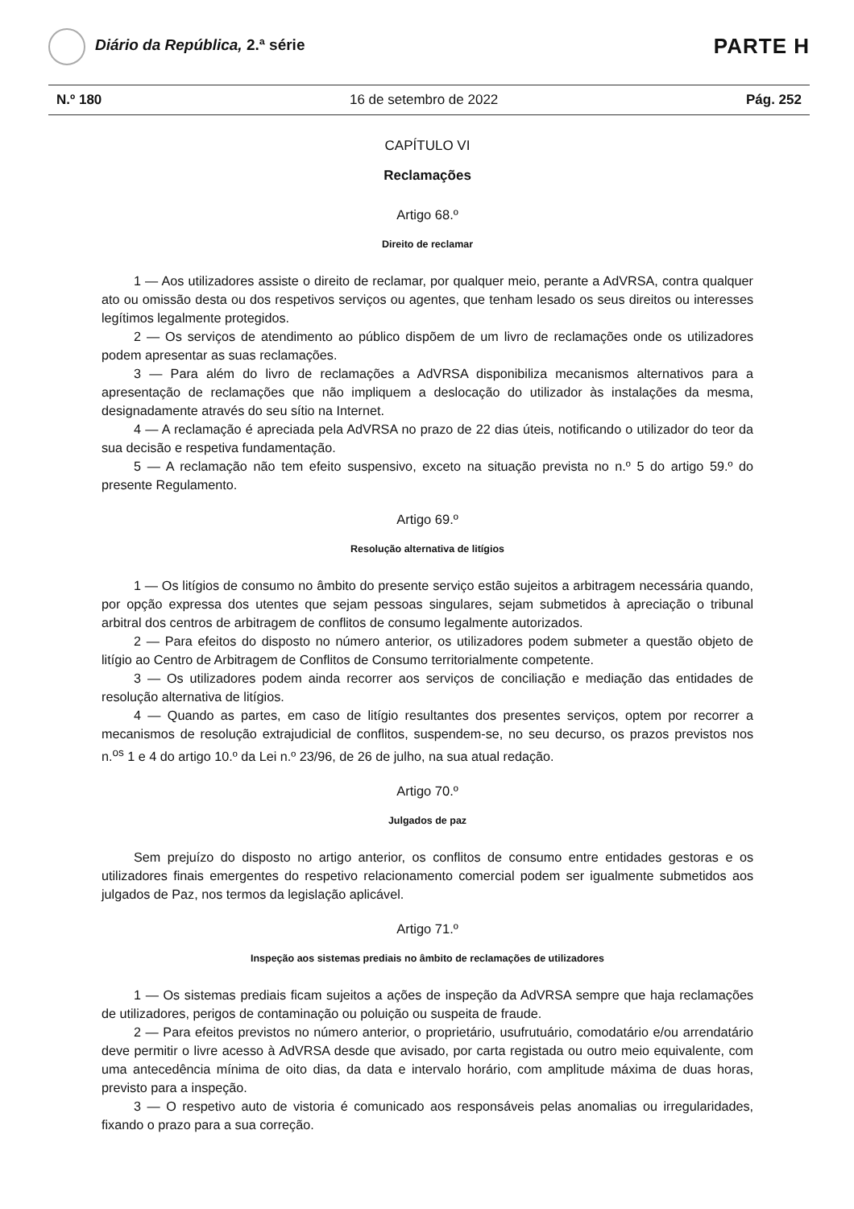Diário da República, 2.ª série
PARTE H
N.º 180 16 de setembro de 2022 Pág. 252
CAPÍTULO VI
Reclamações
Artigo 68.º
Direito de reclamar
1 — Aos utilizadores assiste o direito de reclamar, por qualquer meio, perante a AdVRSA, contra qualquer ato ou omissão desta ou dos respetivos serviços ou agentes, que tenham lesado os seus direitos ou interesses legítimos legalmente protegidos.
2 — Os serviços de atendimento ao público dispõem de um livro de reclamações onde os utilizadores podem apresentar as suas reclamações.
3 — Para além do livro de reclamações a AdVRSA disponibiliza mecanismos alternativos para a apresentação de reclamações que não impliquem a deslocação do utilizador às instalações da mesma, designadamente através do seu sítio na Internet.
4 — A reclamação é apreciada pela AdVRSA no prazo de 22 dias úteis, notificando o utilizador do teor da sua decisão e respetiva fundamentação.
5 — A reclamação não tem efeito suspensivo, exceto na situação prevista no n.º 5 do artigo 59.º do presente Regulamento.
Artigo 69.º
Resolução alternativa de litígios
1 — Os litígios de consumo no âmbito do presente serviço estão sujeitos a arbitragem necessária quando, por opção expressa dos utentes que sejam pessoas singulares, sejam submetidos à apreciação o tribunal arbitral dos centros de arbitragem de conflitos de consumo legalmente autorizados.
2 — Para efeitos do disposto no número anterior, os utilizadores podem submeter a questão objeto de litígio ao Centro de Arbitragem de Conflitos de Consumo territorialmente competente.
3 — Os utilizadores podem ainda recorrer aos serviços de conciliação e mediação das entidades de resolução alternativa de litígios.
4 — Quando as partes, em caso de litígio resultantes dos presentes serviços, optem por recorrer a mecanismos de resolução extrajudicial de conflitos, suspendem-se, no seu decurso, os prazos previstos nos n.<sup>os</sup> 1 e 4 do artigo 10.º da Lei n.º 23/96, de 26 de julho, na sua atual redação.
Artigo 70.º
Julgados de paz
Sem prejuízo do disposto no artigo anterior, os conflitos de consumo entre entidades gestoras e os utilizadores finais emergentes do respetivo relacionamento comercial podem ser igualmente submetidos aos julgados de Paz, nos termos da legislação aplicável.
Artigo 71.º
Inspeção aos sistemas prediais no âmbito de reclamações de utilizadores
1 — Os sistemas prediais ficam sujeitos a ações de inspeção da AdVRSA sempre que haja reclamações de utilizadores, perigos de contaminação ou poluição ou suspeita de fraude.
2 — Para efeitos previstos no número anterior, o proprietário, usufrutuário, comodatário e/ou arrendatário deve permitir o livre acesso à AdVRSA desde que avisado, por carta registada ou outro meio equivalente, com uma antecedência mínima de oito dias, da data e intervalo horário, com amplitude máxima de duas horas, previsto para a inspeção.
3 — O respetivo auto de vistoria é comunicado aos responsáveis pelas anomalias ou irregularidades, fixando o prazo para a sua correção.